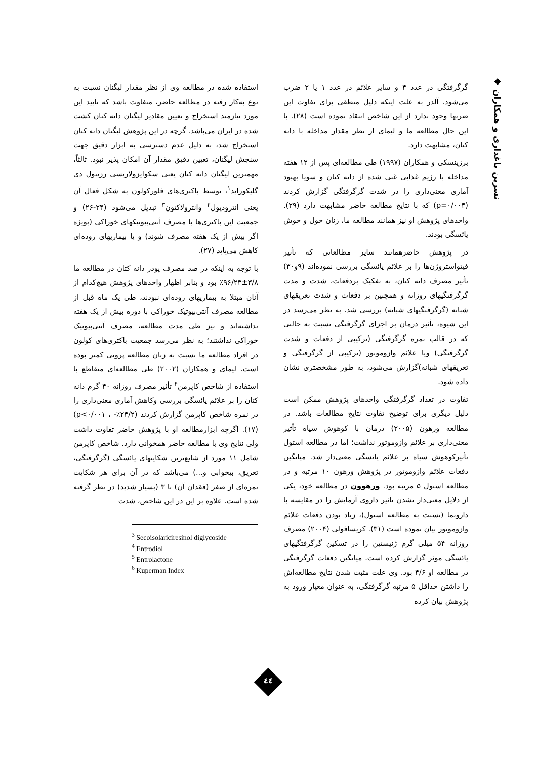◆ نسرین باغداری و همکاران
استفاده شده در مطالعه وی از نظر مقدار لیگنان نسبت به نوع به‌کار رفته در مطالعه حاضر، متفاوت باشد که تأیید این مورد نیازمند استخراج و تعیین مقادیر لیگنان دانه کتان کشت شده در ایران می‌باشد. گرچه در این پژوهش لیگنان دانه کتان استخراج شد، به دلیل عدم دسترسی به ابزار دقیق جهت سنجش لیگنان، تعیین دقیق مقدار آن امکان پذیر نبود. ثالثاً، مهمترین لیگنان دانه کتان یعنی سکوایزولاریسی رزینول دی گلیکوزاید<sup>۱</sup>، توسط باکتری‌های فلورکولون به شکل فعال آن یعنی انترودیول<sup>۲</sup> وانترولاکتون<sup>۳</sup> تبدیل می‌شود (۲۴-۲۶) و جمعیت این باکتری‌ها با مصرف آنتی‌بیوتیکهای خوراکی (بویژه اگر بیش از یک هفته مصرف شوند) و یا بیماریهای روده‌ای کاهش می‌یابد (۲۷).
با توجه به اینکه در صد مصرف پودر دانه کتان در مطالعه ما ۳/۸±۹۶/۲۳٪ بود و بنابر اظهار واحدهای پژوهش هیچ‌کدام از آنان مبتلا به بیماریهای روده‌ای نبودند، طی یک ماه قبل از مطالعه مصرف آنتی‌بیوتیک خوراکی با دوره بیش از یک هفته نداشته‌اند و نیز طی مدت مطالعه، مصرف آنتی‌بیوتیک خوراکی نداشتند؛ به نظر می‌رسد جمعیت باکتری‌های کولون در افراد مطالعه ما نسبت به زنان مطالعه پروتی کمتر بوده است. لیمای و همکاران (۲۰۰۲) طی مطالعه‌ای متقاطع با استفاده از شاخص کاپرمن<sup>۴</sup> تأثیر مصرف روزانه ۴۰ گرم دانه کتان را بر علائم یائسگی بررسی وکاهش آماری معنی‌داری را در نمره شاخص کاپرمن گزارش کردند (۲۴/۲٪- ، p<۰/۰۰۱) (۱۷). اگرچه ابزارمطالعه او با پژوهش حاضر تفاوت داشت ولی نتایج وی با مطالعه حاضر همخوانی دارد. شاخص کاپرمن شامل ۱۱ مورد از شایع‌ترین شکایتهای یائسگی (گرگرفتگی، تعریق، بیخوابی و...) می‌باشد که در آن برای هر شکایت نمره‌ای از صفر (فقدان آن) تا ۳ (بسیار شدید) در نظر گرفته شده است. علاوه بر این در این شاخص، شدت
<sup>3</sup> Secoisolariciresinol diglycoside
<sup>4</sup> Entrodiol
<sup>5</sup> Entrolactone
<sup>6</sup> Kuperman Index
گرگرفتگی در عدد ۴ و سایر علائم در عدد ۱ یا ۲ ضرب می‌شود. آلدر به علت اینکه دلیل منطقی برای تفاوت این ضربها وجود ندارد از این شاخص انتقاد نموده است (۲۸). با این حال مطالعه ما و لیمای از نظر مقدار مداخله با دانه کتان، مشابهت دارد.
برزینسکی و همکاران (۱۹۹۷) طی مطالعه‌ای پس از ۱۲ هفته مداخله با رژیم غذایی غنی شده از دانه کتان و سویا بهبود آماری معنی‌داری را در شدت گرگرفتگی گزارش کردند (p=۰/۰۰۴) که با نتایج مطالعه حاضر مشابهت دارد (۲۹). واحدهای پژوهش او نیز همانند مطالعه ما، زنان حول و حوش یائسگی بودند.
در پژوهش حاضرهمانند سایر مطالعاتی که تأثیر فیتواستروژن‌ها را بر علائم یائسگی بررسی نموده‌اند (۹و۳۰) تأثیر مصرف دانه کتان، به تفکیک بردفعات، شدت و مدت گرگرفتگیهای روزانه و همچنین بر دفعات و شدت تعریقهای شبانه (گرگرفتگیهای شبانه) بررسی شد. به نظر می‌رسد در این شیوه، تأثیر درمان بر اجزای گرگرفتگی نسبت به حالتی که در قالب نمره گرگرفتگی (ترکیبی از دفعات و شدت گرگرفتگی) ویا علائم وازوموتور (ترکیبی از گرگرفتگی و تعریقهای شبانه)گزارش می‌شود، به طور مشخصتری نشان داده شود.
تفاوت در تعداد گرگرفتگی واحدهای پژوهش ممکن است دلیل دیگری برای توضیح تفاوت نتایج مطالعات باشد. در مطالعه ورهون (۲۰۰۵) درمان با کوهوش سیاه تأثیر معنی‌داری بر علائم وازوموتور نداشت؛ اما در مطالعه استول تأثیرکوهوش سیاه بر علائم یائسگی معنی‌دار شد. میانگین دفعات علائم وازوموتور در پژوهش ورهون ۱۰ مرتبه و در مطالعه استول ۵ مرتبه بود. ورهوون در مطالعه خود، یکی از دلایل معنی‌دار نشدن تأثیر داروی آزمایش را در مقایسه با دارونما (نسبت به مطالعه استول)، زیاد بودن دفعات علائم وازوموتور بیان نموده است (۳۱). کریسافولی (۲۰۰۴) مصرف روزانه ۵۴ میلی گرم ژنیستین را در تسکین گرگرفتگیهای یائسگی موثر گزارش کرده است. میانگین دفعات گرگرفتگی در مطالعه او ۴/۶ بود. وی علت مثبت شدن نتایج مطالعه‌اش را داشتن حداقل ۵ مرتبه گرگرفتگی، به عنوان معیار ورود به پژوهش بیان کرده
٤٤